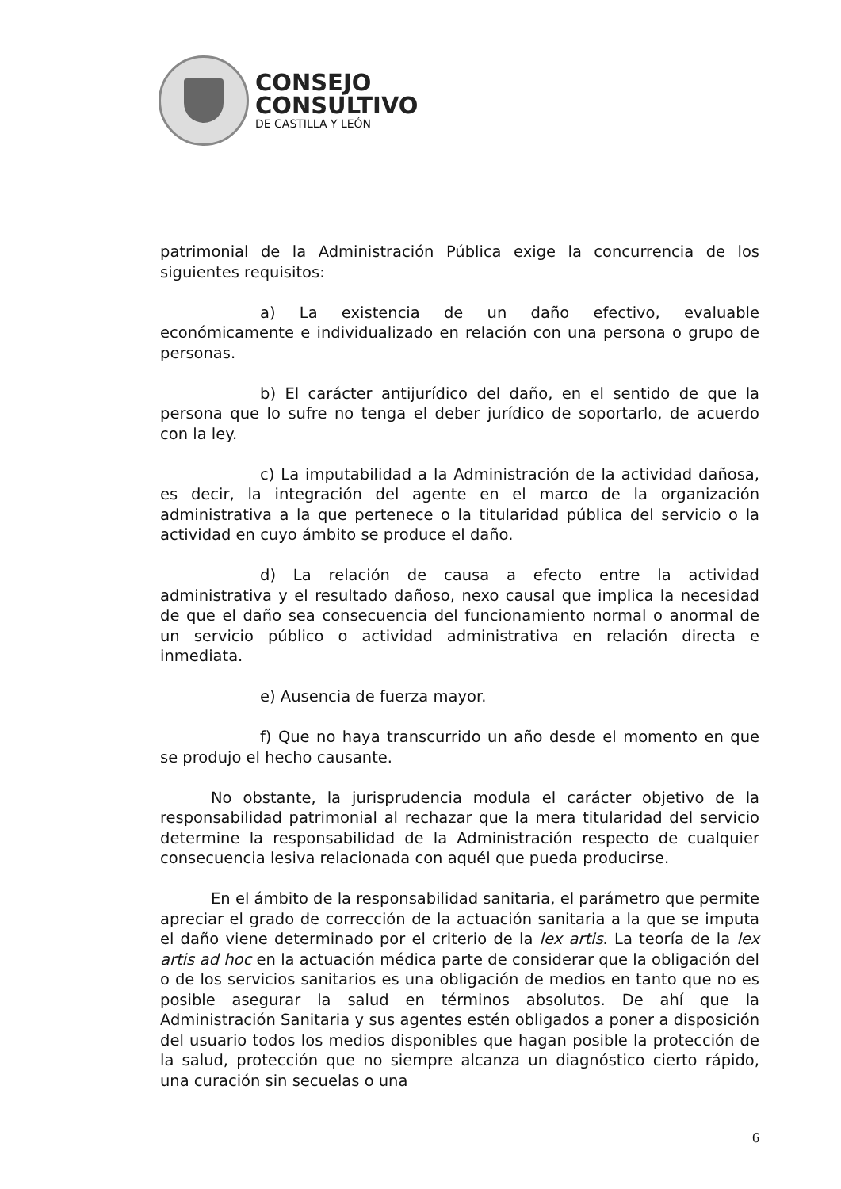CONSEJO
CONSULTIVO
DE CASTILLA Y LEÓN
patrimonial de la Administración Pública exige la concurrencia de los siguientes requisitos:
a) La existencia de un daño efectivo, evaluable económicamente e individualizado en relación con una persona o grupo de personas.
b) El carácter antijurídico del daño, en el sentido de que la persona que lo sufre no tenga el deber jurídico de soportarlo, de acuerdo con la ley.
c) La imputabilidad a la Administración de la actividad dañosa, es decir, la integración del agente en el marco de la organización administrativa a la que pertenece o la titularidad pública del servicio o la actividad en cuyo ámbito se produce el daño.
d) La relación de causa a efecto entre la actividad administrativa y el resultado dañoso, nexo causal que implica la necesidad de que el daño sea consecuencia del funcionamiento normal o anormal de un servicio público o actividad administrativa en relación directa e inmediata.
e) Ausencia de fuerza mayor.
f) Que no haya transcurrido un año desde el momento en que se produjo el hecho causante.
No obstante, la jurisprudencia modula el carácter objetivo de la responsabilidad patrimonial al rechazar que la mera titularidad del servicio determine la responsabilidad de la Administración respecto de cualquier consecuencia lesiva relacionada con aquél que pueda producirse.
En el ámbito de la responsabilidad sanitaria, el parámetro que permite apreciar el grado de corrección de la actuación sanitaria a la que se imputa el daño viene determinado por el criterio de la lex artis. La teoría de la lex artis ad hoc en la actuación médica parte de considerar que la obligación del o de los servicios sanitarios es una obligación de medios en tanto que no es posible asegurar la salud en términos absolutos. De ahí que la Administración Sanitaria y sus agentes estén obligados a poner a disposición del usuario todos los medios disponibles que hagan posible la protección de la salud, protección que no siempre alcanza un diagnóstico cierto rápido, una curación sin secuelas o una
6